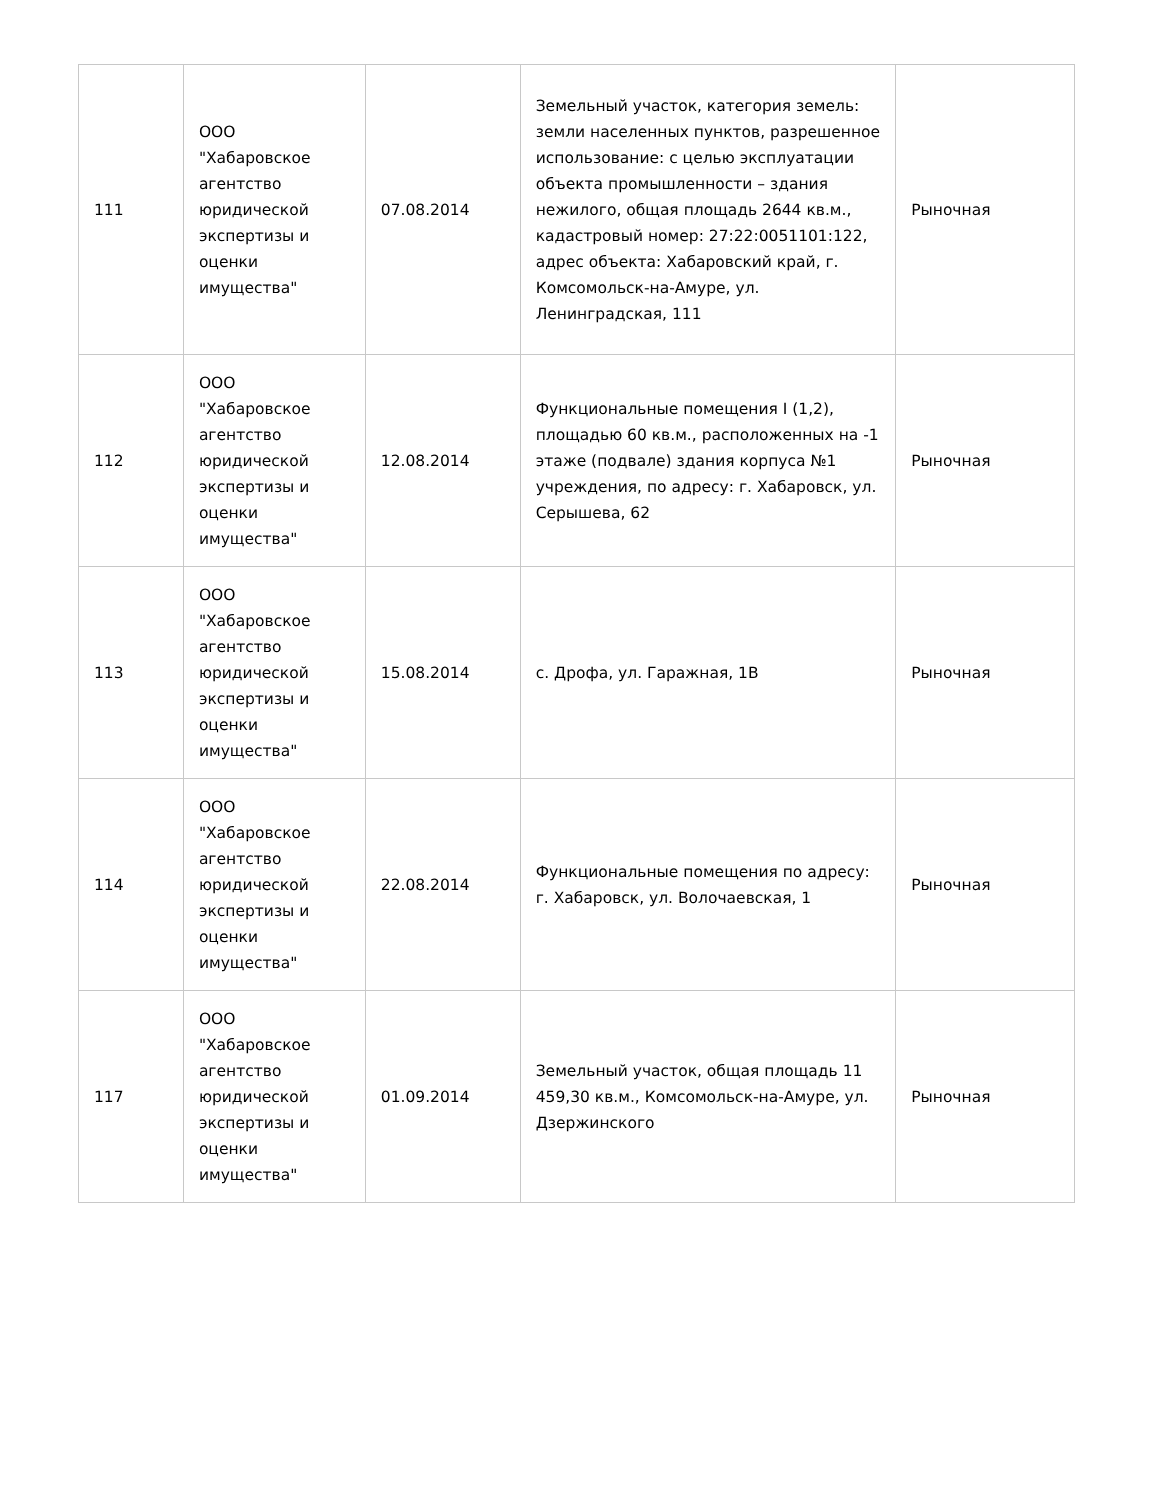| 111 | ООО "Хабаровское агентство юридической экспертизы и оценки имущества" | 07.08.2014 | Земельный участок, категория земель: земли населенных пунктов, разрешенное использование: с целью эксплуатации объекта промышленности – здания нежилого, общая площадь 2644 кв.м., кадастровый номер: 27:22:0051101:122, адрес объекта: Хабаровский край, г. Комсомольск-на-Амуре, ул. Ленинградская, 111 | Рыночная |
| 112 | ООО "Хабаровское агентство юридической экспертизы и оценки имущества" | 12.08.2014 | Функциональные помещения I (1,2), площадью 60 кв.м., расположенных на -1 этаже (подвале) здания корпуса №1 учреждения, по адресу: г. Хабаровск, ул. Серышева, 62 | Рыночная |
| 113 | ООО "Хабаровское агентство юридической экспертизы и оценки имущества" | 15.08.2014 | с. Дрофа, ул. Гаражная, 1В | Рыночная |
| 114 | ООО "Хабаровское агентство юридической экспертизы и оценки имущества" | 22.08.2014 | Функциональные помещения по адресу: г. Хабаровск, ул. Волочаевская, 1 | Рыночная |
| 117 | ООО "Хабаровское агентство юридической экспертизы и оценки имущества" | 01.09.2014 | Земельный участок, общая площадь 11 459,30 кв.м., Комсомольск-на-Амуре, ул. Дзержинского | Рыночная |